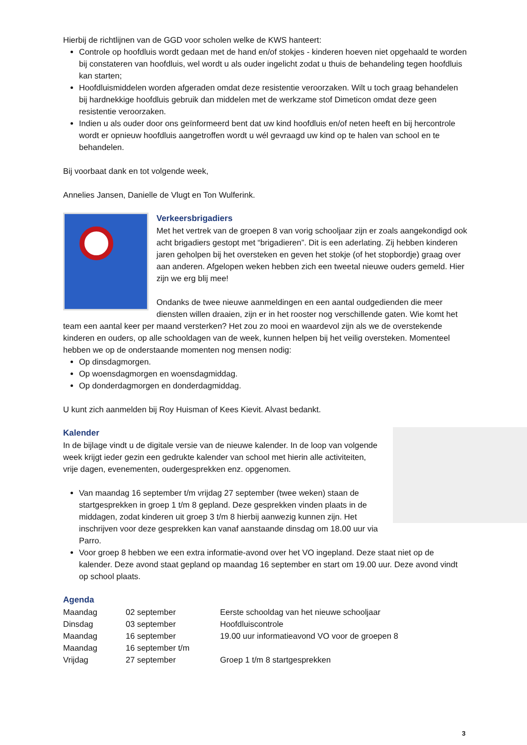Hierbij de richtlijnen van de GGD voor scholen welke de KWS hanteert:
Controle op hoofdluis wordt gedaan met de hand en/of stokjes - kinderen hoeven niet opgehaald te worden bij constateren van hoofdluis, wel wordt u als ouder ingelicht zodat u thuis de behandeling tegen hoofdluis kan starten;
Hoofdluismiddelen worden afgeraden omdat deze resistentie veroorzaken. Wilt u toch graag behandelen bij hardnekkige hoofdluis gebruik dan middelen met de werkzame stof Dimeticon omdat deze geen resistentie veroorzaken.
Indien u als ouder door ons geïnformeerd bent dat uw kind hoofdluis en/of neten heeft en bij hercontrole wordt er opnieuw hoofdluis aangetroffen wordt u wél gevraagd uw kind op te halen van school en te behandelen.
Bij voorbaat dank en tot volgende week,
Annelies Jansen, Danielle de Vlugt en Ton Wulferink.
Verkeersbrigadiers
Met het vertrek van de groepen 8 van vorig schooljaar zijn er zoals aangekondigd ook acht brigadiers gestopt met “brigadieren”. Dit is een aderlating. Zij hebben kinderen jaren geholpen bij het oversteken en geven het stokje (of het stopbordje) graag over aan anderen. Afgelopen weken hebben zich een tweetal nieuwe ouders gemeld. Hier zijn we erg blij mee!
Ondanks de twee nieuwe aanmeldingen en een aantal oudgedienden die meer diensten willen draaien, zijn er in het rooster nog verschillende gaten. Wie komt het team een aantal keer per maand versterken? Het zou zo mooi en waardevol zijn als we de overstekende kinderen en ouders, op alle schooldagen van de week, kunnen helpen bij het veilig oversteken. Momenteel hebben we op de onderstaande momenten nog mensen nodig:
Op dinsdagmorgen.
Op woensdagmorgen en woensdagmiddag.
Op donderdagmorgen en donderdagmiddag.
U kunt zich aanmelden bij Roy Huisman of Kees Kievit. Alvast bedankt.
Kalender
In de bijlage vindt u de digitale versie van de nieuwe kalender. In de loop van volgende week krijgt ieder gezin een gedrukte kalender van school met hierin alle activiteiten, vrije dagen, evenementen, oudergesprekken enz. opgenomen.
Van maandag 16 september t/m vrijdag 27 september (twee weken) staan de startgesprekken in groep 1 t/m 8 gepland. Deze gesprekken vinden plaats in de middagen, zodat kinderen uit groep 3 t/m 8 hierbij aanwezig kunnen zijn. Het inschrijven voor deze gesprekken kan vanaf aanstaande dinsdag om 18.00 uur via Parro.
Voor groep 8 hebben we een extra informatie-avond over het VO ingepland. Deze staat niet op de kalender. Deze avond staat gepland op maandag 16 september en start om 19.00 uur. Deze avond vindt op school plaats.
Agenda
| Maandag | 02 september | Eerste schooldag van het nieuwe schooljaar |
| Dinsdag | 03 september | Hoofdluiscontrole |
| Maandag | 16 september | 19.00 uur informatieavond VO voor de groepen 8 |
| Maandag | 16 september t/m | |
| Vrijdag | 27 september | Groep 1 t/m 8 startgesprekken |
3